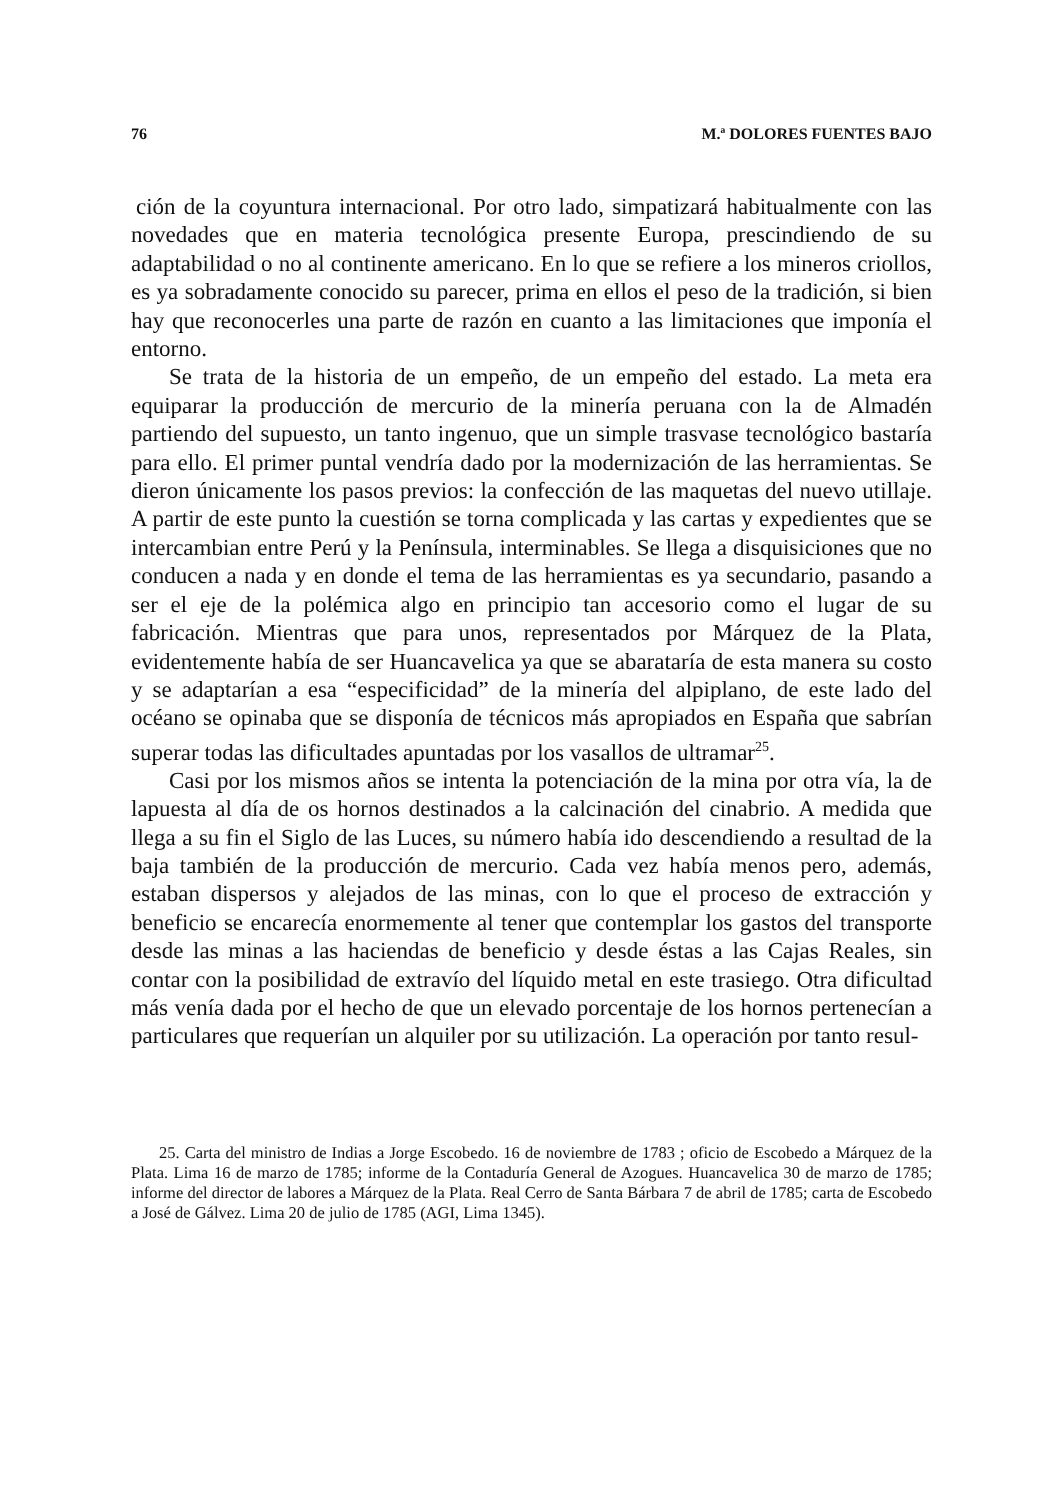76 M.ª DOLORES FUENTES BAJO
ción de la coyuntura internacional. Por otro lado, simpatizará habitualmente con las novedades que en materia tecnológica presente Europa, prescindiendo de su adaptabilidad o no al continente americano. En lo que se refiere a los mineros criollos, es ya sobradamente conocido su parecer, prima en ellos el peso de la tradición, si bien hay que reconocerles una parte de razón en cuanto a las limitaciones que imponía el entorno.
Se trata de la historia de un empeño, de un empeño del estado. La meta era equiparar la producción de mercurio de la minería peruana con la de Almadén partiendo del supuesto, un tanto ingenuo, que un simple trasvase tecnológico bastaría para ello. El primer puntal vendría dado por la modernización de las herramientas. Se dieron únicamente los pasos previos: la confección de las maquetas del nuevo utillaje. A partir de este punto la cuestión se torna complicada y las cartas y expedientes que se intercambian entre Perú y la Península, interminables. Se llega a disquisiciones que no conducen a nada y en donde el tema de las herramientas es ya secundario, pasando a ser el eje de la polémica algo en principio tan accesorio como el lugar de su fabricación. Mientras que para unos, representados por Márquez de la Plata, evidentemente había de ser Huancavelica ya que se abarataría de esta manera su costo y se adaptarían a esa “especificidad” de la minería del alpiplano, de este lado del océano se opinaba que se disponía de técnicos más apropiados en España que sabrían superar todas las dificultades apuntadas por los vasallos de ultramar<sup>25</sup>.
Casi por los mismos años se intenta la potenciación de la mina por otra vía, la de lapuesta al día de os hornos destinados a la calcinación del cinabrio. A medida que llega a su fin el Siglo de las Luces, su número había ido descendiendo a resultad de la baja también de la producción de mercurio. Cada vez había menos pero, además, estaban dispersos y alejados de las minas, con lo que el proceso de extracción y beneficio se encarecía enormemente al tener que contemplar los gastos del transporte desde las minas a las haciendas de beneficio y desde éstas a las Cajas Reales, sin contar con la posibilidad de extravío del líquido metal en este trasiego. Otra dificultad más venía dada por el hecho de que un elevado porcentaje de los hornos pertenecían a particulares que requerían un alquiler por su utilización. La operación por tanto resul-
25. Carta del ministro de Indias a Jorge Escobedo. 16 de noviembre de 1783 ; oficio de Escobedo a Márquez de la Plata. Lima 16 de marzo de 1785; informe de la Contaduría General de Azogues. Huancavelica 30 de marzo de 1785; informe del director de labores a Márquez de la Plata. Real Cerro de Santa Bárbara 7 de abril de 1785; carta de Escobedo a José de Gálvez. Lima 20 de julio de 1785 (AGI, Lima 1345).